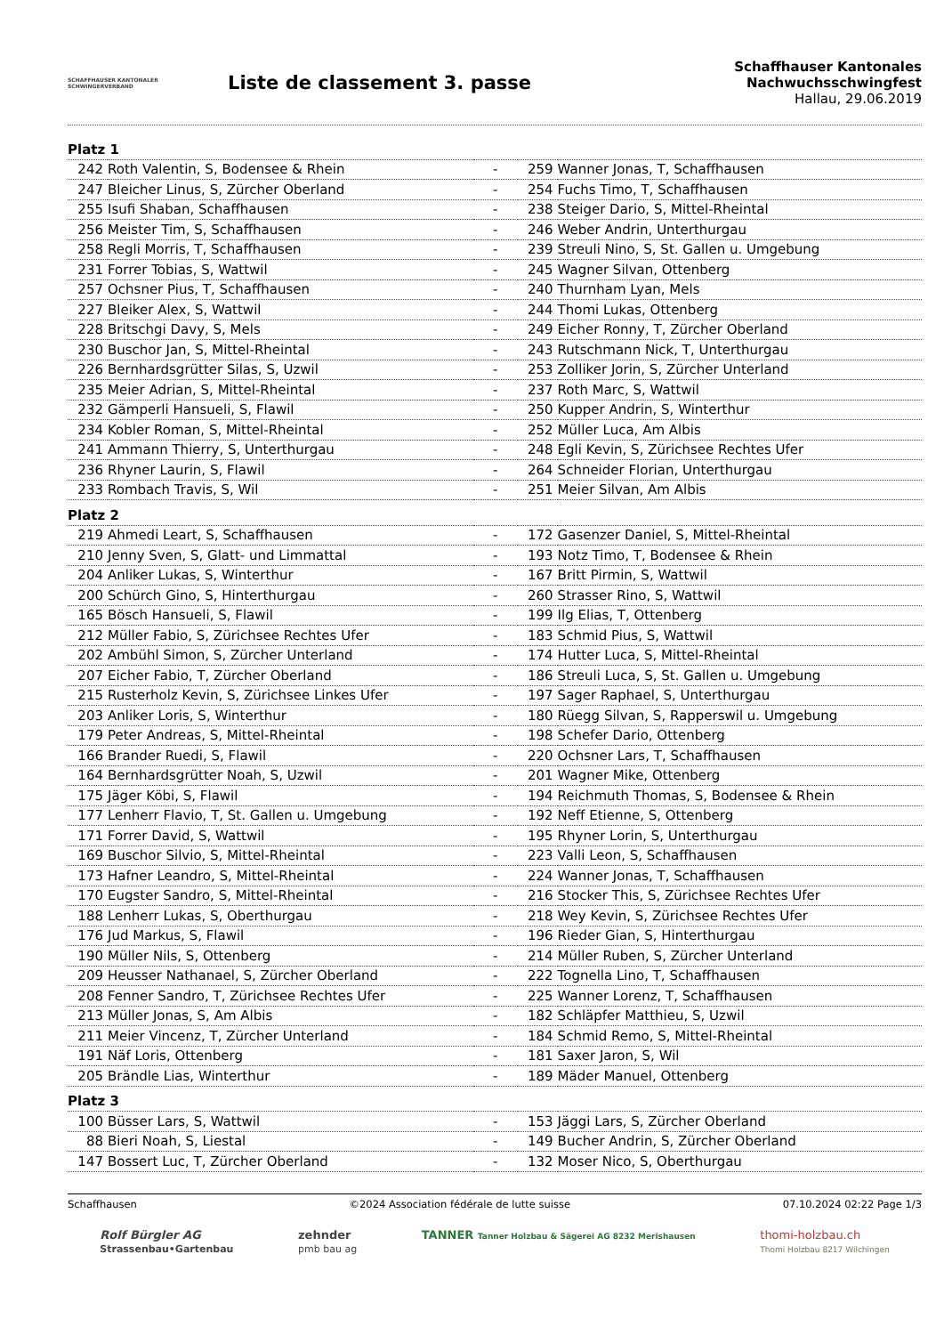SCHAFFHAUSER KANTONALER
SCHWINGERVERBAND
Liste de classement 3. passe
Schaffhauser Kantonales Nachwuchsschwingfest
Hallau, 29.06.2019
| Platz 1 | | | | |
| 242 | Roth Valentin, S, Bodensee & Rhein | - | 259 | Wanner Jonas, T, Schaffhausen |
| 247 | Bleicher Linus, S, Zürcher Oberland | - | 254 | Fuchs Timo, T, Schaffhausen |
| 255 | Isufi Shaban, Schaffhausen | - | 238 | Steiger Dario, S, Mittel-Rheintal |
| 256 | Meister Tim, S, Schaffhausen | - | 246 | Weber Andrin, Unterthurgau |
| 258 | Regli Morris, T, Schaffhausen | - | 239 | Streuli Nino, S, St. Gallen u. Umgebung |
| 231 | Forrer Tobias, S, Wattwil | - | 245 | Wagner Silvan, Ottenberg |
| 257 | Ochsner Pius, T, Schaffhausen | - | 240 | Thurnham Lyan, Mels |
| 227 | Bleiker Alex, S, Wattwil | - | 244 | Thomi Lukas, Ottenberg |
| 228 | Britschgi Davy, S, Mels | - | 249 | Eicher Ronny, T, Zürcher Oberland |
| 230 | Buschor Jan, S, Mittel-Rheintal | - | 243 | Rutschmann Nick, T, Unterthurgau |
| 226 | Bernhardsgrütter Silas, S, Uzwil | - | 253 | Zolliker Jorin, S, Zürcher Unterland |
| 235 | Meier Adrian, S, Mittel-Rheintal | - | 237 | Roth Marc, S, Wattwil |
| 232 | Gämperli Hansueli, S, Flawil | - | 250 | Kupper Andrin, S, Winterthur |
| 234 | Kobler Roman, S, Mittel-Rheintal | - | 252 | Müller Luca, Am Albis |
| 241 | Ammann Thierry, S, Unterthurgau | - | 248 | Egli Kevin, S, Zürichsee Rechtes Ufer |
| 236 | Rhyner Laurin, S, Flawil | - | 264 | Schneider Florian, Unterthurgau |
| 233 | Rombach Travis, S, Wil | - | 251 | Meier Silvan, Am Albis |
| Platz 2 | | | | |
| 219 | Ahmedi Leart, S, Schaffhausen | - | 172 | Gasenzer Daniel, S, Mittel-Rheintal |
| 210 | Jenny Sven, S, Glatt- und Limmattal | - | 193 | Notz Timo, T, Bodensee & Rhein |
| 204 | Anliker Lukas, S, Winterthur | - | 167 | Britt Pirmin, S, Wattwil |
| 200 | Schürch Gino, S, Hinterthurgau | - | 260 | Strasser Rino, S, Wattwil |
| 165 | Bösch Hansueli, S, Flawil | - | 199 | Ilg Elias, T, Ottenberg |
| 212 | Müller Fabio, S, Zürichsee Rechtes Ufer | - | 183 | Schmid Pius, S, Wattwil |
| 202 | Ambühl Simon, S, Zürcher Unterland | - | 174 | Hutter Luca, S, Mittel-Rheintal |
| 207 | Eicher Fabio, T, Zürcher Oberland | - | 186 | Streuli Luca, S, St. Gallen u. Umgebung |
| 215 | Rusterholz Kevin, S, Zürichsee Linkes Ufer | - | 197 | Sager Raphael, S, Unterthurgau |
| 203 | Anliker Loris, S, Winterthur | - | 180 | Rüegg Silvan, S, Rapperswil u. Umgebung |
| 179 | Peter Andreas, S, Mittel-Rheintal | - | 198 | Schefer Dario, Ottenberg |
| 166 | Brander Ruedi, S, Flawil | - | 220 | Ochsner Lars, T, Schaffhausen |
| 164 | Bernhardsgrütter Noah, S, Uzwil | - | 201 | Wagner Mike, Ottenberg |
| 175 | Jäger Köbi, S, Flawil | - | 194 | Reichmuth Thomas, S, Bodensee & Rhein |
| 177 | Lenherr Flavio, T, St. Gallen u. Umgebung | - | 192 | Neff Etienne, S, Ottenberg |
| 171 | Forrer David, S, Wattwil | - | 195 | Rhyner Lorin, S, Unterthurgau |
| 169 | Buschor Silvio, S, Mittel-Rheintal | - | 223 | Valli Leon, S, Schaffhausen |
| 173 | Hafner Leandro, S, Mittel-Rheintal | - | 224 | Wanner Jonas, T, Schaffhausen |
| 170 | Eugster Sandro, S, Mittel-Rheintal | - | 216 | Stocker This, S, Zürichsee Rechtes Ufer |
| 188 | Lenherr Lukas, S, Oberthurgau | - | 218 | Wey Kevin, S, Zürichsee Rechtes Ufer |
| 176 | Jud Markus, S, Flawil | - | 196 | Rieder Gian, S, Hinterthurgau |
| 190 | Müller Nils, S, Ottenberg | - | 214 | Müller Ruben, S, Zürcher Unterland |
| 209 | Heusser Nathanael, S, Zürcher Oberland | - | 222 | Tognella Lino, T, Schaffhausen |
| 208 | Fenner Sandro, T, Zürichsee Rechtes Ufer | - | 225 | Wanner Lorenz, T, Schaffhausen |
| 213 | Müller Jonas, S, Am Albis | - | 182 | Schläpfer Matthieu, S, Uzwil |
| 211 | Meier Vincenz, T, Zürcher Unterland | - | 184 | Schmid Remo, S, Mittel-Rheintal |
| 191 | Näf Loris, Ottenberg | - | 181 | Saxer Jaron, S, Wil |
| 205 | Brändle Lias, Winterthur | - | 189 | Mäder Manuel, Ottenberg |
| Platz 3 | | | | |
| 100 | Büsser Lars, S, Wattwil | - | 153 | Jäggi Lars, S, Zürcher Oberland |
| 88 | Bieri Noah, S, Liestal | - | 149 | Bucher Andrin, S, Zürcher Oberland |
| 147 | Bossert Luc, T, Zürcher Oberland | - | 132 | Moser Nico, S, Oberthurgau |
Schaffhausen ©2024 Association fédérale de lutte suisse 07.10.2024 02:22 Page 1/3
Rolf Bürgler AG
Strassenbau•Gartenbau
zehnder
pmb bau ag
TANNER Tanner Holzbau & Sägerei AG 8232 Merishausen
thomi-holzbau.ch
Thomi Holzbau 8217 Wilchingen